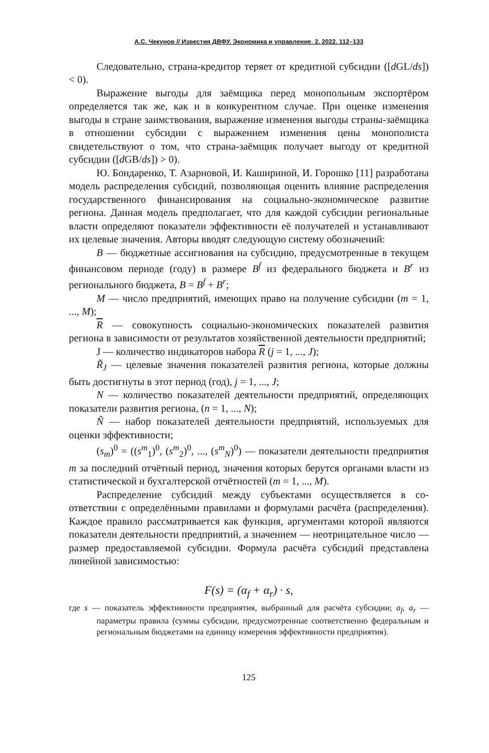А.С. Чекунов // Известия ДВФУ. Экономика и управление. 2. 2022. 112–133
Следовательно, страна-кредитор теряет от кредитной субсидии ([d GL/ds]) < 0).
Выражение выгоды для заёмщика перед монопольным экспортё­ром определяется так же, как и в конкурентном случае. При оценке из­менения выгоды в стране заимствования, выражение изменения выгоды страны-заёмщика в отношении субсидии с выражением изменения цены монополиста свидетельствуют о том, что страна-заёмщик получает вы­году от кредитной субсидии ([d GB/ds]) > 0).
Ю. Бондаренко, Т. Азарновой, И. Кашириной, И. Горошко [11] раз­работана модель распределения субсидий, позволяющая оценить влия­ние распределения государственного финансирования на социально-экономическое развитие региона. Данная модель предполагает, что для каждой субсидии региональные власти определяют показатели эффек­тивности её получателей и устанавливают их целевые значения. Авторы вводят следующую систему обозначений:
B — бюджетные ассигнования на субсидию, предусмотренные в текущем финансовом периоде (году) в размере B<sup>f</sup> из федерального бюджета и B<sup>r</sup> из регионального бюджета, B = B<sup>f</sup> + B<sup>r</sup>;
M — число предприятий, имеющих право на получение субсидии (m = 1, ..., M);
R — совокупность социально-экономических показателей разви­тия региона в зависимости от результатов хозяйственной деятельности предприятий;
J — количество индикаторов набора R (j = 1, ..., J);
R̃<sub>J</sub> — целевые значения показателей развития региона, которые должны быть достигнуты в этот период (год), j = 1, ..., J;
N — количество показателей деятельности предприятий, опреде­ляющих показатели развития региона, (n = 1, ..., N);
Ñ — набор показателей деятельности предприятий, используемых для оценки эффективности;
(s<sub>m</sub>)<sup>0</sup> = ((s<sup>m</sup><sub>1</sub>)<sup>0</sup>, (s<sup>m</sup><sub>2</sub>)<sup>0</sup>, ..., (s<sup>m</sup><sub>N</sub>)<sup>0</sup>) — показатели деятельности предпри­ятия m за последний отчётный период, значения которых берутся орга­нами власти из статистической и бухгалтерской отчётностей (m = 1, ..., M).
Распределение субсидий между субъектами осуществляется в со­ответствии с определёнными правилами и формулами расчёта (распре­деления). Каждое правило рассматривается как функция, аргументами которой являются показатели деятельности предприятий, а значе­нием — неотрицательное число — размер предоставляемой субсидии. Формула расчёта субсидий представлена линейной зависимостью:
F(s) = (α<sub>f</sub> + α<sub>r</sub>) · s,
где s — показатель эффективности предприятия, выбранный для расчёта суб­сидии; a<sub>f</sub>, a<sub>r</sub> — параметры правила (суммы субсидии, предусмотренные соответственно федеральным и региональным бюджетами на единицу измерения эффективности предприятия).
125